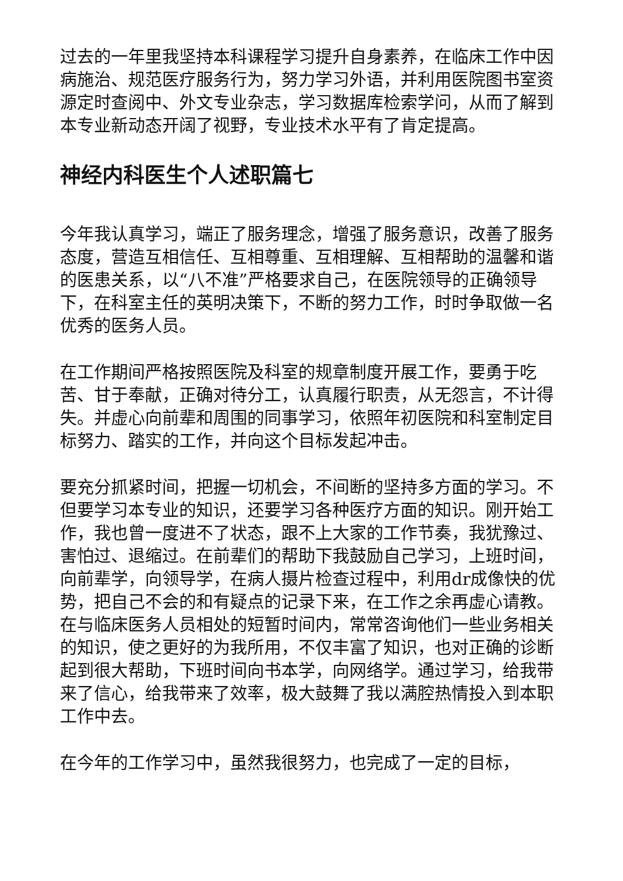过去的一年里我坚持本科课程学习提升自身素养，在临床工作中因病施治、规范医疗服务行为，努力学习外语，并利用医院图书室资源定时查阅中、外文专业杂志，学习数据库检索学问，从而了解到本专业新动态开阔了视野，专业技术水平有了肯定提高。
神经内科医生个人述职篇七
今年我认真学习，端正了服务理念，增强了服务意识，改善了服务态度，营造互相信任、互相尊重、互相理解、互相帮助的温馨和谐的医患关系，以“八不准”严格要求自己，在医院领导的正确领导下，在科室主任的英明决策下，不断的努力工作，时时争取做一名优秀的医务人员。
在工作期间严格按照医院及科室的规章制度开展工作，要勇于吃苦、甘于奉献，正确对待分工，认真履行职责，从无怨言，不计得失。并虚心向前辈和周围的同事学习，依照年初医院和科室制定目标努力、踏实的工作，并向这个目标发起冲击。
要充分抓紧时间，把握一切机会，不间断的坚持多方面的学习。不但要学习本专业的知识，还要学习各种医疗方面的知识。刚开始工作，我也曾一度进不了状态，跟不上大家的工作节奏，我犹豫过、害怕过、退缩过。在前辈们的帮助下我鼓励自己学习，上班时间，向前辈学，向领导学，在病人摄片检查过程中，利用dr成像快的优势，把自己不会的和有疑点的记录下来，在工作之余再虚心请教。在与临床医务人员相处的短暂时间内，常常咨询他们一些业务相关的知识，使之更好的为我所用，不仅丰富了知识，也对正确的诊断起到很大帮助，下班时间向书本学，向网络学。通过学习，给我带来了信心，给我带来了效率，极大鼓舞了我以满腔热情投入到本职工作中去。
在今年的工作学习中，虽然我很努力，也完成了一定的目标，